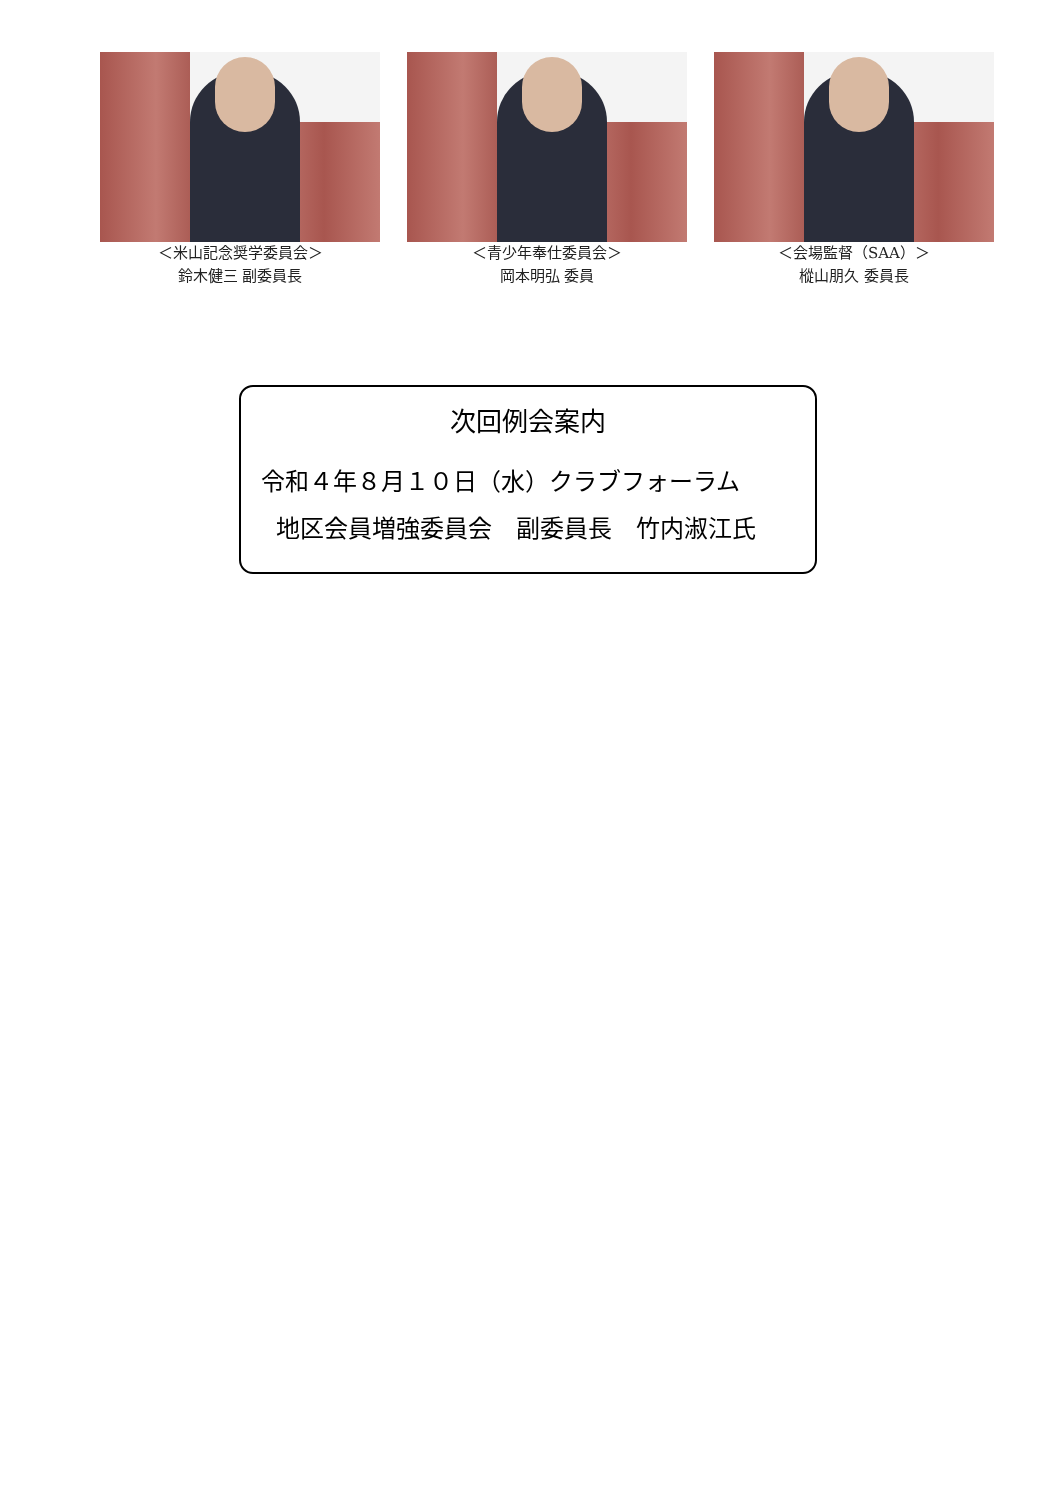＜米山記念奨学委員会＞
鈴木健三 副委員長
＜青少年奉仕委員会＞
岡本明弘 委員
＜会場監督（SAA）＞
樅山朋久 委員長
次回例会案内
令和４年８月１０日（水）クラブフォーラム
地区会員増強委員会　副委員長　竹内淑江氏